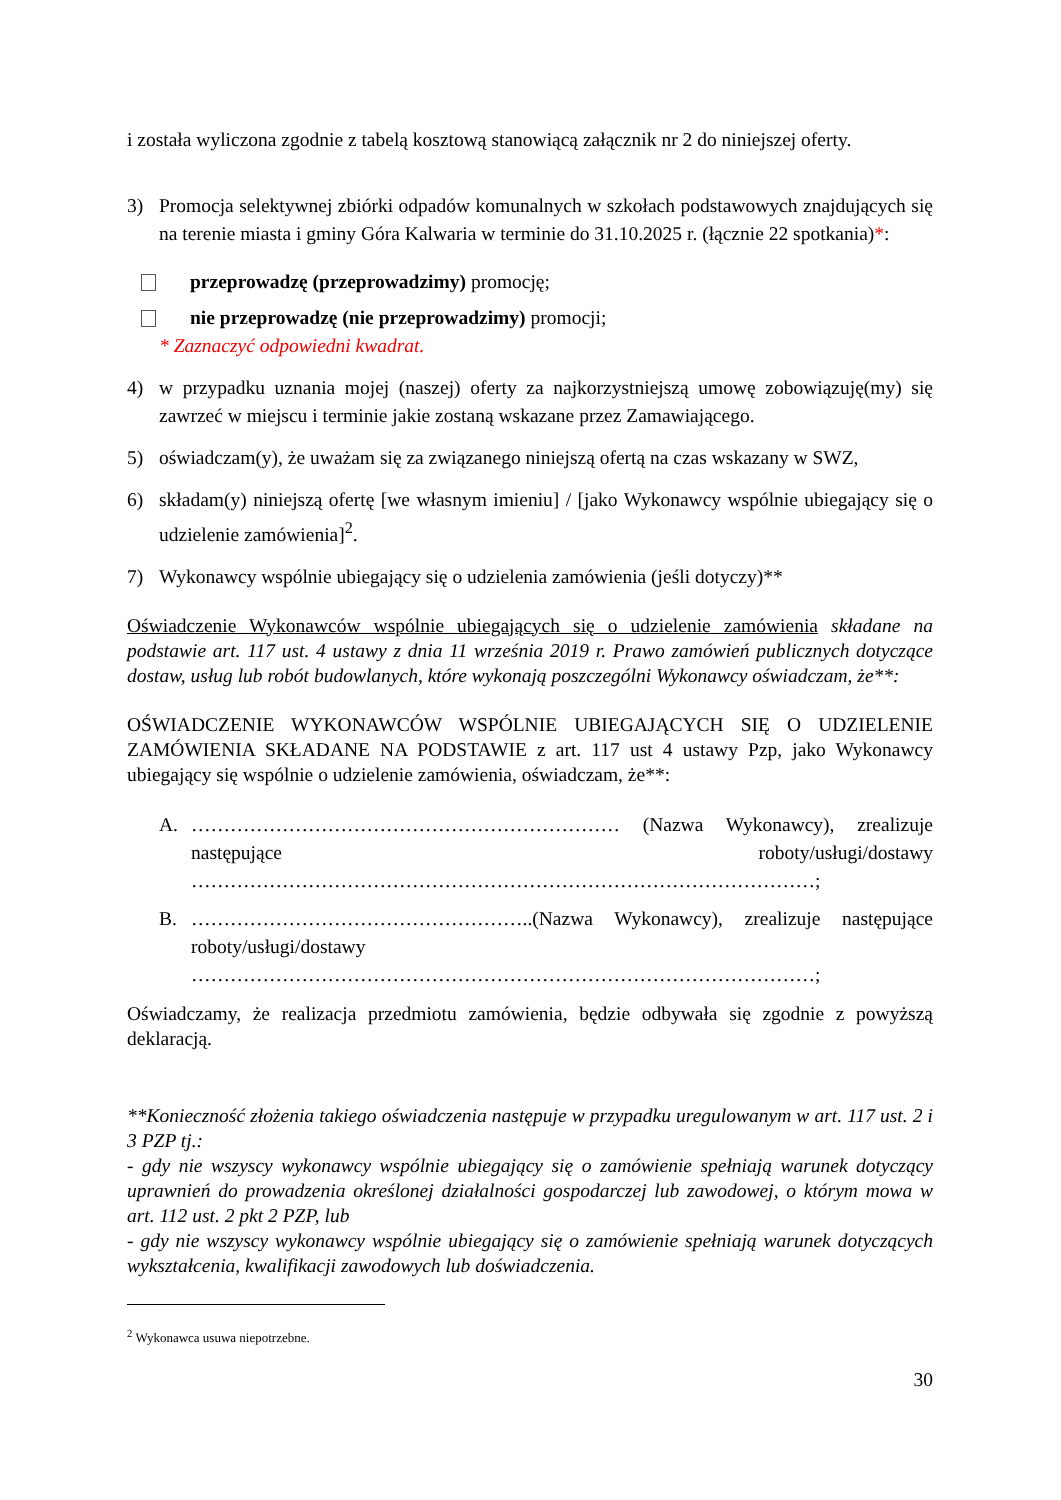i została wyliczona zgodnie z tabelą kosztową stanowiącą załącznik nr 2 do niniejszej oferty.
3) Promocja selektywnej zbiórki odpadów komunalnych w szkołach podstawowych znajdujących się na terenie miasta i gminy Góra Kalwaria w terminie do 31.10.2025 r. (łącznie 22 spotkania)*:
przeprowadzę (przeprowadzimy) promocję;
nie przeprowadzę (nie przeprowadzimy) promocji;
* Zaznaczyć odpowiedni kwadrat.
4) w przypadku uznania mojej (naszej) oferty za najkorzystniejszą umowę zobowiązuję(my) się zawrzeć w miejscu i terminie jakie zostaną wskazane przez Zamawiającego.
5) oświadczam(y), że uważam się za związanego niniejszą ofertą na czas wskazany w SWZ,
6) składam(y) niniejszą ofertę [we własnym imieniu] / [jako Wykonawcy wspólnie ubiegający się o udzielenie zamówienia]<sup>2</sup>.
7) Wykonawcy wspólnie ubiegający się o udzielenia zamówienia (jeśli dotyczy)**
Oświadczenie Wykonawców wspólnie ubiegających się o udzielenie zamówienia składane na podstawie art. 117 ust. 4 ustawy z dnia 11 września 2019 r. Prawo zamówień publicznych dotyczące dostaw, usług lub robót budowlanych, które wykonają poszczególni Wykonawcy oświadczam, że**:
OŚWIADCZENIE WYKONAWCÓW WSPÓLNIE UBIEGAJĄCYCH SIĘ O UDZIELENIE ZAMÓWIENIA SKŁADANE NA PODSTAWIE z art. 117 ust 4 ustawy Pzp, jako Wykonawcy ubiegający się wspólnie o udzielenie zamówienia, oświadczam, że**:
A. ………………………………………………………… (Nazwa Wykonawcy), zrealizuje następujące roboty/usługi/dostawy ……………………………………………………………………………………;
B. ……………………………………………..(Nazwa Wykonawcy), zrealizuje następujące roboty/usługi/dostawy ……………………………………………………………………………………;
Oświadczamy, że realizacja przedmiotu zamówienia, będzie odbywała się zgodnie z powyższą deklaracją.
**Konieczność złożenia takiego oświadczenia następuje w przypadku uregulowanym w art. 117 ust. 2 i 3 PZP tj.:
- gdy nie wszyscy wykonawcy wspólnie ubiegający się o zamówienie spełniają warunek dotyczący uprawnień do prowadzenia określonej działalności gospodarczej lub zawodowej, o którym mowa w art. 112 ust. 2 pkt 2 PZP, lub
- gdy nie wszyscy wykonawcy wspólnie ubiegający się o zamówienie spełniają warunek dotyczących wykształcenia, kwalifikacji zawodowych lub doświadczenia.
<sup>2</sup> Wykonawca usuwa niepotrzebne.
30